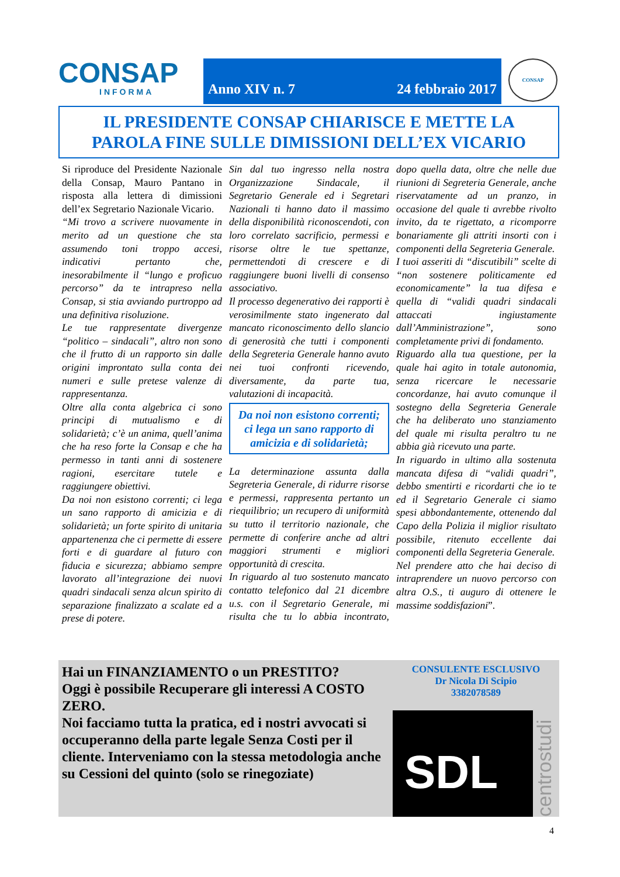CONSAP
INFORMA
Anno XIV n. 7 24 febbraio 2017
CONSAP
IL PRESIDENTE CONSAP CHIARISCE E METTE LA
PAROLA FINE SULLE DIMISSIONI DELL’EX VICARIO
Si riproduce del Presidente Nazionale della Consap, Mauro Pantano in risposta alla lettera di dimissioni dell’ex Segretario Nazionale Vicario.
“Mi trovo a scrivere nuovamente in merito ad un questione che sta assumendo toni troppo accesi, indicativi pertanto che, inesorabilmente il “lungo e proficuo percorso” da te intrapreso nella Consap, si stia avviando purtroppo ad una definitiva risoluzione.
Le tue rappresentate divergenze “politico – sindacali”, altro non sono che il frutto di un rapporto sin dalle origini improntato sulla conta dei numeri e sulle pretese valenze di rappresentanza.
Oltre alla conta algebrica ci sono principi di mutualismo e di solidarietà; c’è un anima, quell’anima che ha reso forte la Consap e che ha permesso in tanti anni di sostenere ragioni, esercitare tutele e raggiungere obiettivi.
Da noi non esistono correnti; ci lega un sano rapporto di amicizia e di solidarietà; un forte spirito di unitaria appartenenza che ci permette di essere forti e di guardare al futuro con fiducia e sicurezza; abbiamo sempre lavorato all’integrazione dei nuovi quadri sindacali senza alcun spirito di separazione finalizzato a scalate ed a prese di potere.
Sin dal tuo ingresso nella nostra Organizzazione Sindacale, il Segretario Generale ed i Segretari Nazionali ti hanno dato il massimo della disponibilità riconoscendoti, con loro correlato sacrificio, permessi e risorse oltre le tue spettanze, permettendoti di crescere e di raggiungere buoni livelli di consenso associativo.
Il processo degenerativo dei rapporti è verosimilmente stato ingenerato dal mancato riconoscimento dello slancio di generosità che tutti i componenti della Segreteria Generale hanno avuto nei tuoi confronti ricevendo, diversamente, da parte tua, valutazioni di incapacità.
Da noi non esistono correnti; ci lega un sano rapporto di amicizia e di solidarietà;
La determinazione assunta dalla Segreteria Generale, di ridurre risorse e permessi, rappresenta pertanto un riequilibrio; un recupero di uniformità su tutto il territorio nazionale, che permette di conferire anche ad altri maggiori strumenti e migliori opportunità di crescita.
In riguardo al tuo sostenuto mancato contatto telefonico dal 21 dicembre u.s. con il Segretario Generale, mi risulta che tu lo abbia incontrato, dopo quella data, oltre che nelle due riunioni di Segreteria Generale, anche riservatamente ad un pranzo, in occasione del quale ti avrebbe rivolto invito, da te rigettato, a ricomporre bonariamente gli attriti insorti con i componenti della Segreteria Generale.
I tuoi asseriti di “discutibili” scelte di “non sostenere politicamente ed economicamente” la tua difesa e quella di “validi quadri sindacali attaccati ingiustamente dall’Amministrazione”, sono completamente privi di fondamento.
Riguardo alla tua questione, per la quale hai agito in totale autonomia, senza ricercare le necessarie concordanze, hai avuto comunque il sostegno della Segreteria Generale che ha deliberato uno stanziamento del quale mi risulta peraltro tu ne abbia già ricevuto una parte.
In riguardo in ultimo alla sostenuta mancata difesa di “validi quadri”, debbo smentirti e ricordarti che io te ed il Segretario Generale ci siamo spesi abbondantemente, ottenendo dal Capo della Polizia il miglior risultato possibile, ritenuto eccellente dai componenti della Segreteria Generale.
Nel prendere atto che hai deciso di intraprendere un nuovo percorso con altra O.S., ti auguro di ottenere le massime soddisfazioni”.
Hai un FINANZIAMENTO o un PRESTITO?
Oggi è possibile Recuperare gli interessi A COSTO ZERO.
Noi facciamo tutta la pratica, ed i nostri avvocati si occuperanno della parte legale Senza Costi per il cliente. Interveniamo con la stessa metodologia anche su Cessioni del quinto (solo se rinegoziate)
CONSULENTE ESCLUSIVO
Dr Nicola Di Scipio
3382078589
SDL
centrostudi
4